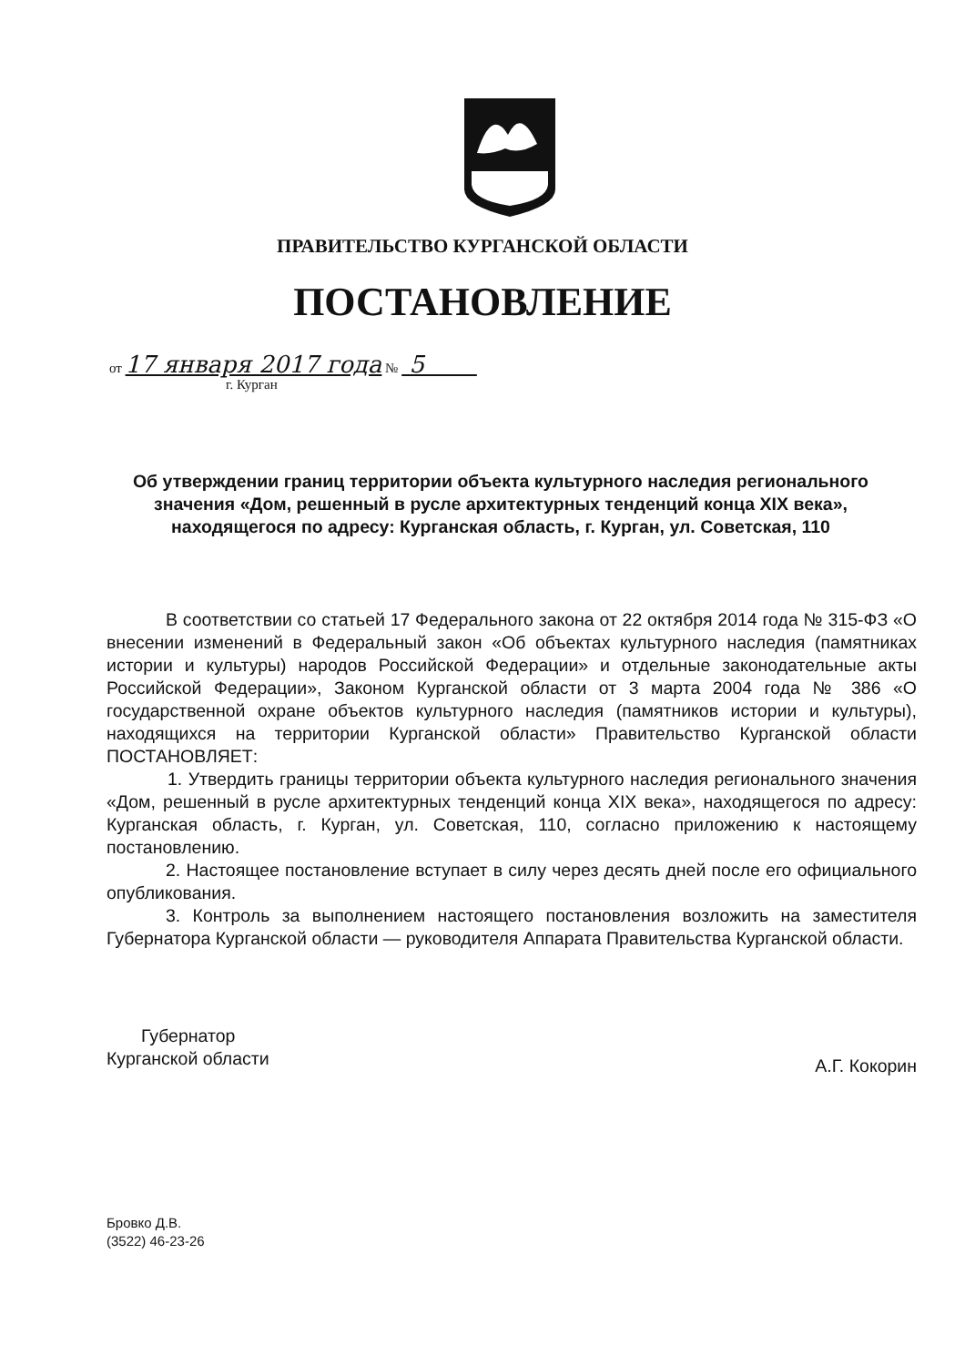ПРАВИТЕЛЬСТВО КУРГАНСКОЙ ОБЛАСТИ
ПОСТАНОВЛЕНИЕ
от 17 января 2017 года № 5
г. Курган
Об утверждении границ территории объекта культурного наследия регионального значения «Дом, решенный в русле архитектурных тенденций конца XIX века», находящегося по адресу: Курганская область, г. Курган, ул. Советская, 110
В соответствии со статьей 17 Федерального закона от 22 октября 2014 года № 315-ФЗ «О внесении изменений в Федеральный закон «Об объектах культурного наследия (памятниках истории и культуры) народов Российской Федерации» и отдельные законодательные акты Российской Федерации», Законом Курганской области от 3 марта 2004 года № 386 «О государственной охране объектов культурного наследия (памятников истории и культуры), находящихся на территории Курганской области» Правительство Курганской области ПОСТАНОВЛЯЕТ:
1. Утвердить границы территории объекта культурного наследия регионального значения «Дом, решенный в русле архитектурных тенденций конца XIX века», находящегося по адресу: Курганская область, г. Курган, ул. Советская, 110, согласно приложению к настоящему постановлению.
2. Настоящее постановление вступает в силу через десять дней после его официального опубликования.
3. Контроль за выполнением настоящего постановления возложить на заместителя Губернатора Курганской области — руководителя Аппарата Правительства Курганской области.
Губернатор
Курганской области
А.Г. Кокорин
Бровко Д.В.
(3522) 46-23-26